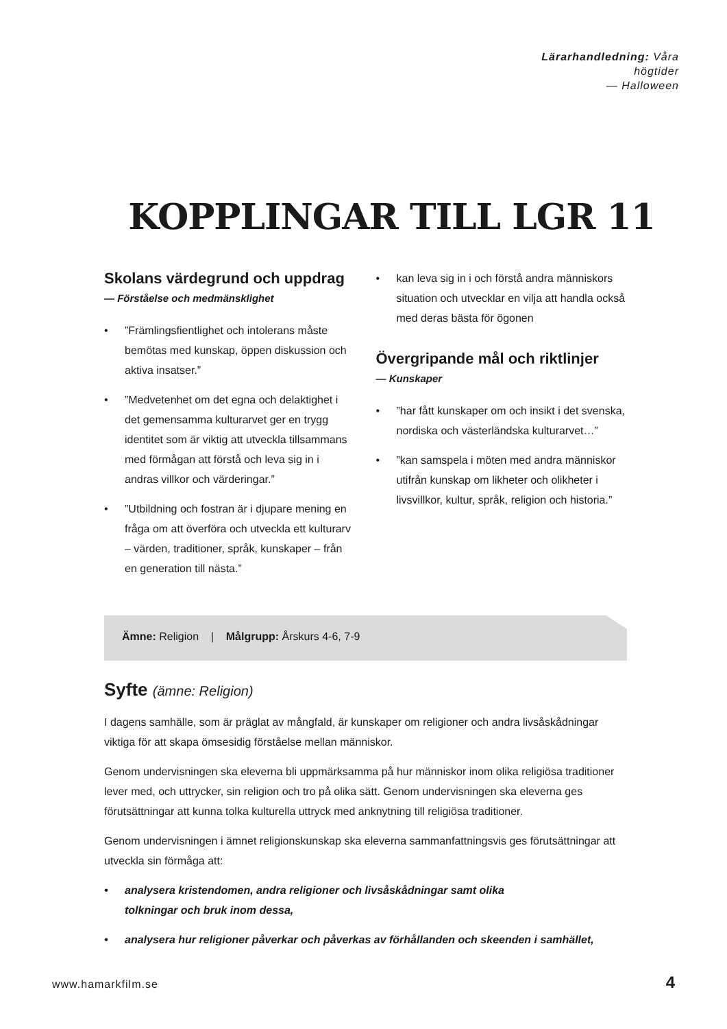Lärarhandledning: Våra högtider
— Halloween
KOPPLINGAR TILL LGR 11
Skolans värdegrund och uppdrag
— Förståelse och medmänsklighet
•”Främlingsfientlighet och intolerans måste bemötas med kunskap, öppen diskussion och aktiva insatser.”
•”Medvetenhet om det egna och delaktighet i det gemensamma kulturarvet ger en trygg identitet som är viktig att utveckla tillsammans med förmågan att förstå och leva sig in i andras villkor och värderingar.”
•”Utbildning och fostran är i djupare mening en fråga om att överföra och utveckla ett kulturarv – värden, traditioner, språk, kunskaper – från en generation till nästa.”
• kan leva sig in i och förstå andra människors situation och utvecklar en vilja att handla också med deras bästa för ögonen
Övergripande mål och riktlinjer
— Kunskaper
•”har fått kunskaper om och insikt i det svenska, nordiska och västerländska kulturarvet…”
•”kan samspela i möten med andra människor utifrån kunskap om likheter och olikheter i livsvillkor, kultur, språk, religion och historia.”
Ämne: Religion | Målgrupp: Årskurs 4-6, 7-9
Syfte (ämne: Religion)
I dagens samhälle, som är präglat av mångfald, är kunskaper om religioner och andra livsåskådningar viktiga för att skapa ömsesidig förståelse mellan människor.
Genom undervisningen ska eleverna bli uppmärksamma på hur människor inom olika religiösa traditioner lever med, och uttrycker, sin religion och tro på olika sätt. Genom undervisningen ska eleverna ges förutsättningar att kunna tolka kulturella uttryck med anknytning till religiösa traditioner.
Genom undervisningen i ämnet religionskunskap ska eleverna sammanfattningsvis ges förutsättningar att utveckla sin förmåga att:
• analysera kristendomen, andra religioner och livsåskådningar samt olika
tolkningar och bruk inom dessa,
• analysera hur religioner påverkar och påverkas av förhållanden och skeenden i samhället,
www.hamarkfilm.se 4